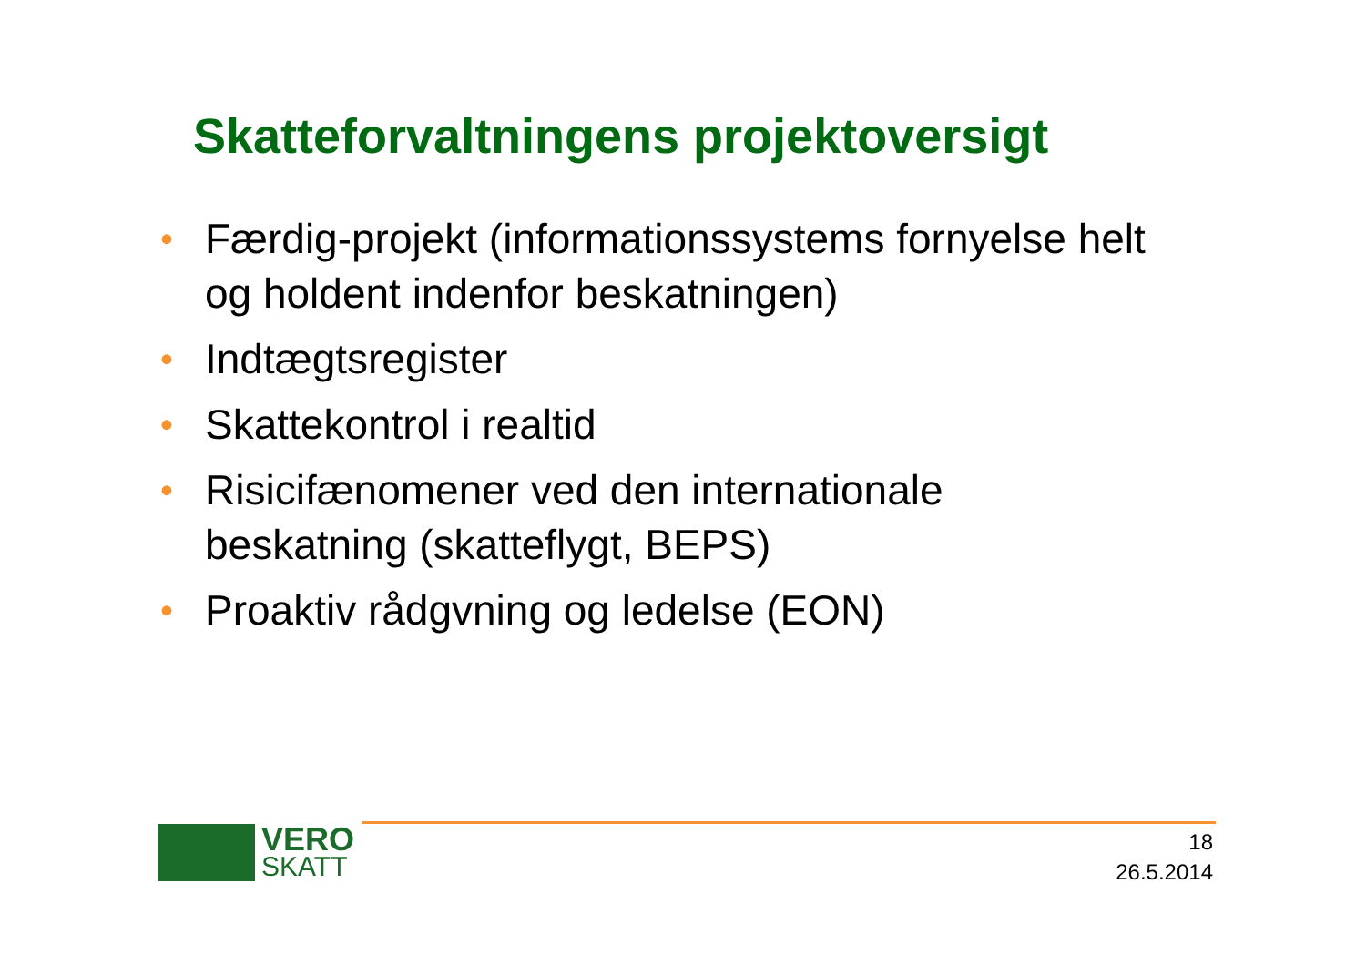Skatteforvaltningens projektoversigt
• Færdig-projekt (informationssystems fornyelse helt og holdent indenfor beskatningen)
• Indtægtsregister
• Skattekontrol i realtid
• Risicifænomener ved den internationale beskatning (skatteflygt, BEPS)
• Proaktiv rådgvning og ledelse (EON)
VERO
SKATT
18
26.5.2014